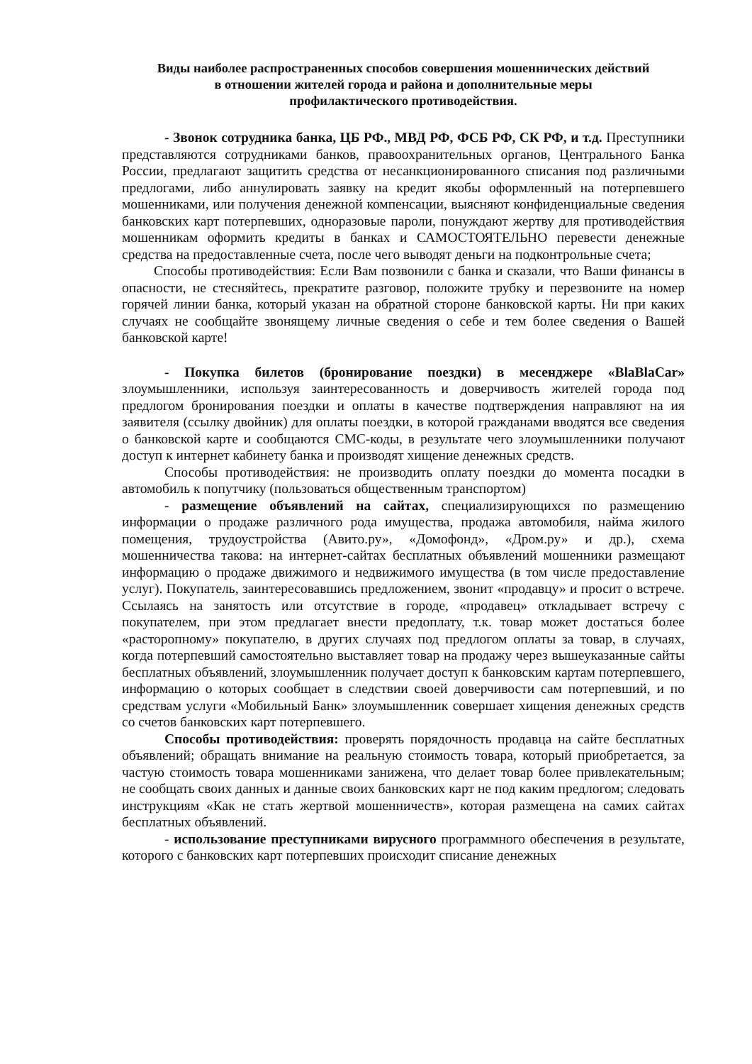Виды наиболее распространенных способов совершения мошеннических действий
в отношении жителей города и района и дополнительные меры
профилактического противодействия.
- Звонок сотрудника банка, ЦБ РФ., МВД РФ, ФСБ РФ, СК РФ, и т.д. Преступники представляются сотрудниками банков, правоохранительных органов, Центрального Банка России, предлагают защитить средства от несанкционированного списания под различными предлогами, либо аннулировать заявку на кредит якобы оформленный на потерпевшего мошенниками, или получения денежной компенсации, выясняют конфиденциальные сведения банковских карт потерпевших, одноразовые пароли, понуждают жертву для противодействия мошенникам оформить кредиты в банках и САМОСТОЯТЕЛЬНО перевести денежные средства на предоставленные счета, после чего выводят деньги на подконтрольные счета;
Способы противодействия: Если Вам позвонили с банка и сказали, что Ваши финансы в опасности, не стесняйтесь, прекратите разговор, положите трубку и перезвоните на номер горячей линии банка, который указан на обратной стороне банковской карты. Ни при каких случаях не сообщайте звонящему личные сведения о себе и тем более сведения о Вашей банковской карте!
- Покупка билетов (бронирование поездки) в месенджере «BlaBlaCar» злоумышленники, используя заинтересованность и доверчивость жителей города под предлогом бронирования поездки и оплаты в качестве подтверждения направляют на ия заявителя (ссылку двойник) для оплаты поездки, в которой гражданами вводятся все сведения о банковской карте и сообщаются СМС-коды, в результате чего злоумышленники получают доступ к интернет кабинету банка и производят хищение денежных средств.
Способы противодействия: не производить оплату поездки до момента посадки в автомобиль к попутчику (пользоваться общественным транспортом)
- размещение объявлений на сайтах, специализирующихся по размещению информации о продаже различного рода имущества, продажа автомобиля, найма жилого помещения, трудоустройства (Авито.ру», «Домофонд», «Дром.ру» и др.), схема мошенничества такова: на интернет-сайтах бесплатных объявлений мошенники размещают информацию о продаже движимого и недвижимого имущества (в том числе предоставление услуг). Покупатель, заинтересовавшись предложением, звонит «продавцу» и просит о встрече. Ссылаясь на занятость или отсутствие в городе, «продавец» откладывает встречу с покупателем, при этом предлагает внести предоплату, т.к. товар может достаться более «расторопному» покупателю, в других случаях под предлогом оплаты за товар, в случаях, когда потерпевший самостоятельно выставляет товар на продажу через вышеуказанные сайты бесплатных объявлений, злоумышленник получает доступ к банковским картам потерпевшего, информацию о которых сообщает в следствии своей доверчивости сам потерпевший, и по средствам услуги «Мобильный Банк» злоумышленник совершает хищения денежных средств со счетов банковских карт потерпевшего.
Способы противодействия: проверять порядочность продавца на сайте бесплатных объявлений; обращать внимание на реальную стоимость товара, который приобретается, за частую стоимость товара мошенниками занижена, что делает товар более привлекательным; не сообщать своих данных и данные своих банковских карт не под каким предлогом; следовать инструкциям «Как не стать жертвой мошенничеств», которая размещена на самих сайтах бесплатных объявлений.
- использование преступниками вирусного программного обеспечения в результате, которого с банковских карт потерпевших происходит списание денежных